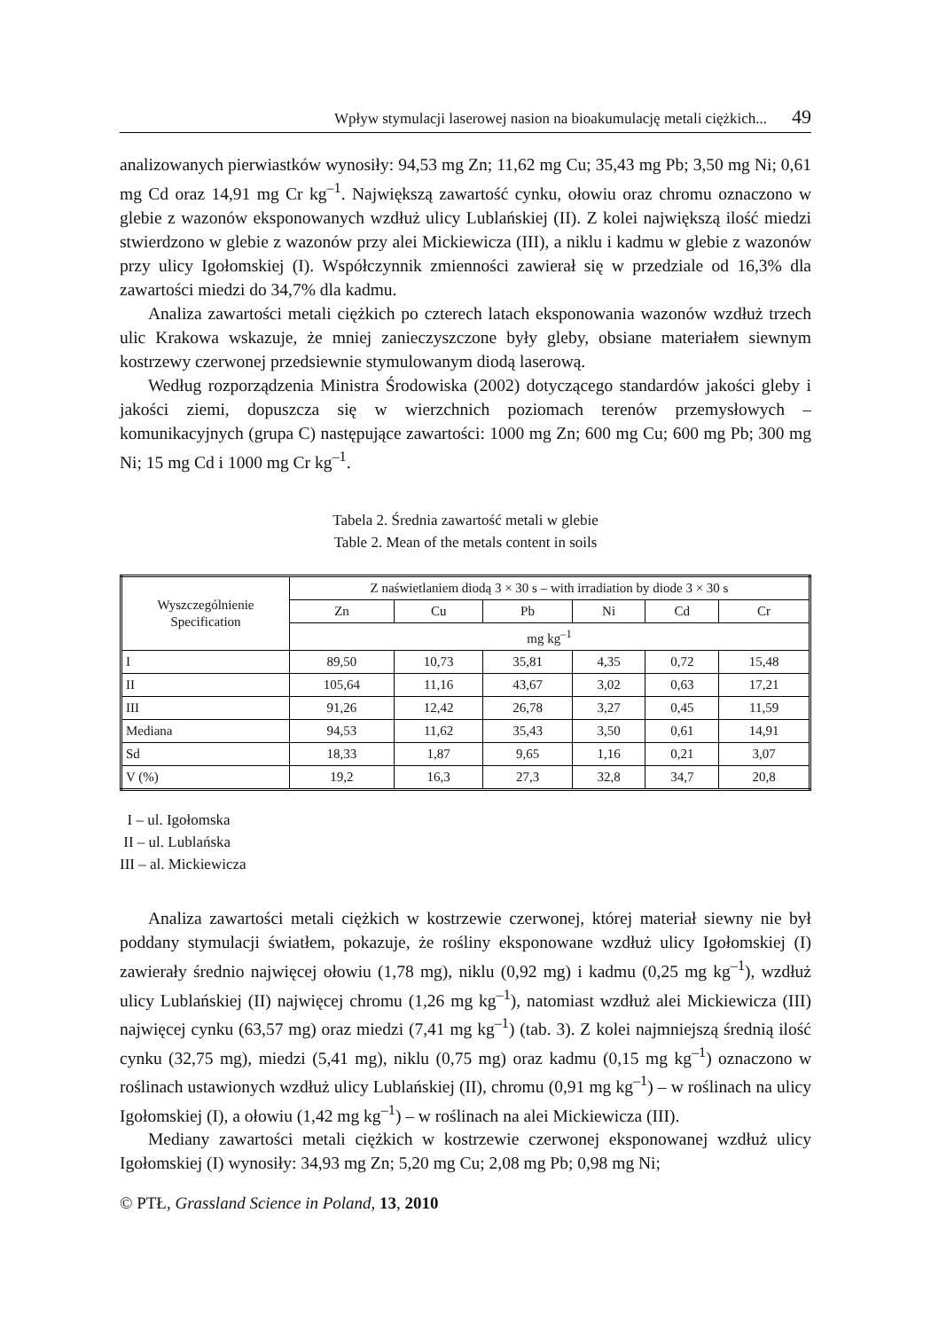Wpływ stymulacji laserowej nasion na bioakumulację metali ciężkich... 49
analizowanych pierwiastków wynosiły: 94,53 mg Zn; 11,62 mg Cu; 35,43 mg Pb; 3,50 mg Ni; 0,61 mg Cd oraz 14,91 mg Cr kg<sup>–1</sup>. Największą zawartość cynku, ołowiu oraz chromu oznaczono w glebie z wazonów eksponowanych wzdłuż ulicy Lublańskiej (II). Z kolei największą ilość miedzi stwierdzono w glebie z wazonów przy alei Mickiewicza (III), a niklu i kadmu w glebie z wazonów przy ulicy Igołomskiej (I). Współczynnik zmienności zawierał się w przedziale od 16,3% dla zawartości miedzi do 34,7% dla kadmu.
Analiza zawartości metali ciężkich po czterech latach eksponowania wazonów wzdłuż trzech ulic Krakowa wskazuje, że mniej zanieczyszczone były gleby, obsiane materiałem siewnym kostrzewy czerwonej przedsiewnie stymulowanym diodą laserową.
Według rozporządzenia Ministra Środowiska (2002) dotyczącego standardów jakości gleby i jakości ziemi, dopuszcza się w wierzchnich poziomach terenów przemysłowych – komunikacyjnych (grupa C) następujące zawartości: 1000 mg Zn; 600 mg Cu; 600 mg Pb; 300 mg Ni; 15 mg Cd i 1000 mg Cr kg<sup>–1</sup>.
Tabela 2. Średnia zawartość metali w glebie
Table 2. Mean of the metals content in soils
| Wyszczególnienie Specification | Z naświetlaniem diodą 3 × 30 s – with irradiation by diode 3 × 30 s | | | | | |
| --- | --- | --- | --- | --- | --- | --- |
| | Zn | Cu | Pb | Ni | Cd | Cr |
| | mg kg<sup>–1</sup> | | | | | |
| I | 89,50 | 10,73 | 35,81 | 4,35 | 0,72 | 15,48 |
| II | 105,64 | 11,16 | 43,67 | 3,02 | 0,63 | 17,21 |
| III | 91,26 | 12,42 | 26,78 | 3,27 | 0,45 | 11,59 |
| Mediana | 94,53 | 11,62 | 35,43 | 3,50 | 0,61 | 14,91 |
| Sd | 18,33 | 1,87 | 9,65 | 1,16 | 0,21 | 3,07 |
| V (%) | 19,2 | 16,3 | 27,3 | 32,8 | 34,7 | 20,8 |
I – ul. Igołomska
II – ul. Lublańska
III – al. Mickiewicza
Analiza zawartości metali ciężkich w kostrzewie czerwonej, której materiał siewny nie był poddany stymulacji światłem, pokazuje, że rośliny eksponowane wzdłuż ulicy Igołomskiej (I) zawierały średnio najwięcej ołowiu (1,78 mg), niklu (0,92 mg) i kadmu (0,25 mg kg<sup>–1</sup>), wzdłuż ulicy Lublańskiej (II) najwięcej chromu (1,26 mg kg<sup>–1</sup>), natomiast wzdłuż alei Mickiewicza (III) najwięcej cynku (63,57 mg) oraz miedzi (7,41 mg kg<sup>–1</sup>) (tab. 3). Z kolei najmniejszą średnią ilość cynku (32,75 mg), miedzi (5,41 mg), niklu (0,75 mg) oraz kadmu (0,15 mg kg<sup>–1</sup>) oznaczono w roślinach ustawionych wzdłuż ulicy Lublańskiej (II), chromu (0,91 mg kg<sup>–1</sup>) – w roślinach na ulicy Igołomskiej (I), a ołowiu (1,42 mg kg<sup>–1</sup>) – w roślinach na alei Mickiewicza (III).
Mediany zawartości metali ciężkich w kostrzewie czerwonej eksponowanej wzdłuż ulicy Igołomskiej (I) wynosiły: 34,93 mg Zn; 5,20 mg Cu; 2,08 mg Pb; 0,98 mg Ni;
© PTŁ, Grassland Science in Poland, 13, 2010